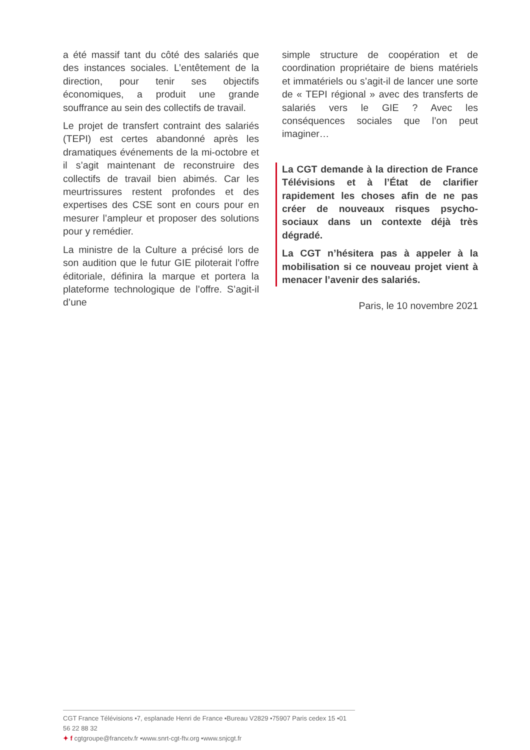a été massif tant du côté des salariés que des instances sociales. L’entêtement de la direction, pour tenir ses objectifs économiques, a produit une grande souffrance au sein des collectifs de travail.
Le projet de transfert contraint des salariés (TEPI) est certes abandonné après les dramatiques événements de la mi-octobre et il s’agit maintenant de reconstruire des collectifs de travail bien abimés. Car les meurtrissures restent profondes et des expertises des CSE sont en cours pour en mesurer l’ampleur et proposer des solutions pour y remédier.
La ministre de la Culture a précisé lors de son audition que le futur GIE piloterait l’offre éditoriale, définira la marque et portera la plateforme technologique de l’offre. S’agit-il d’une
simple structure de coopération et de coordination propriétaire de biens matériels et immatériels ou s’agit-il de lancer une sorte de « TEPI régional » avec des transferts de salariés vers le GIE ? Avec les conséquences sociales que l’on peut imaginer…
La CGT demande à la direction de France Télévisions et à l’État de clarifier rapidement les choses afin de ne pas créer de nouveaux risques psycho-sociaux dans un contexte déjà très dégradé.
La CGT n’hésitera pas à appeler à la mobilisation si ce nouveau projet vient à menacer l’avenir des salariés.
Paris, le 10 novembre 2021
CGT France Télévisions •7, esplanade Henri de France •Bureau V2829 •75907 Paris cedex 15 •01 56 22 88 32
✦ f cgtgroupe@francetv.fr •www.snrt-cgt-ftv.org •www.snjcgt.fr